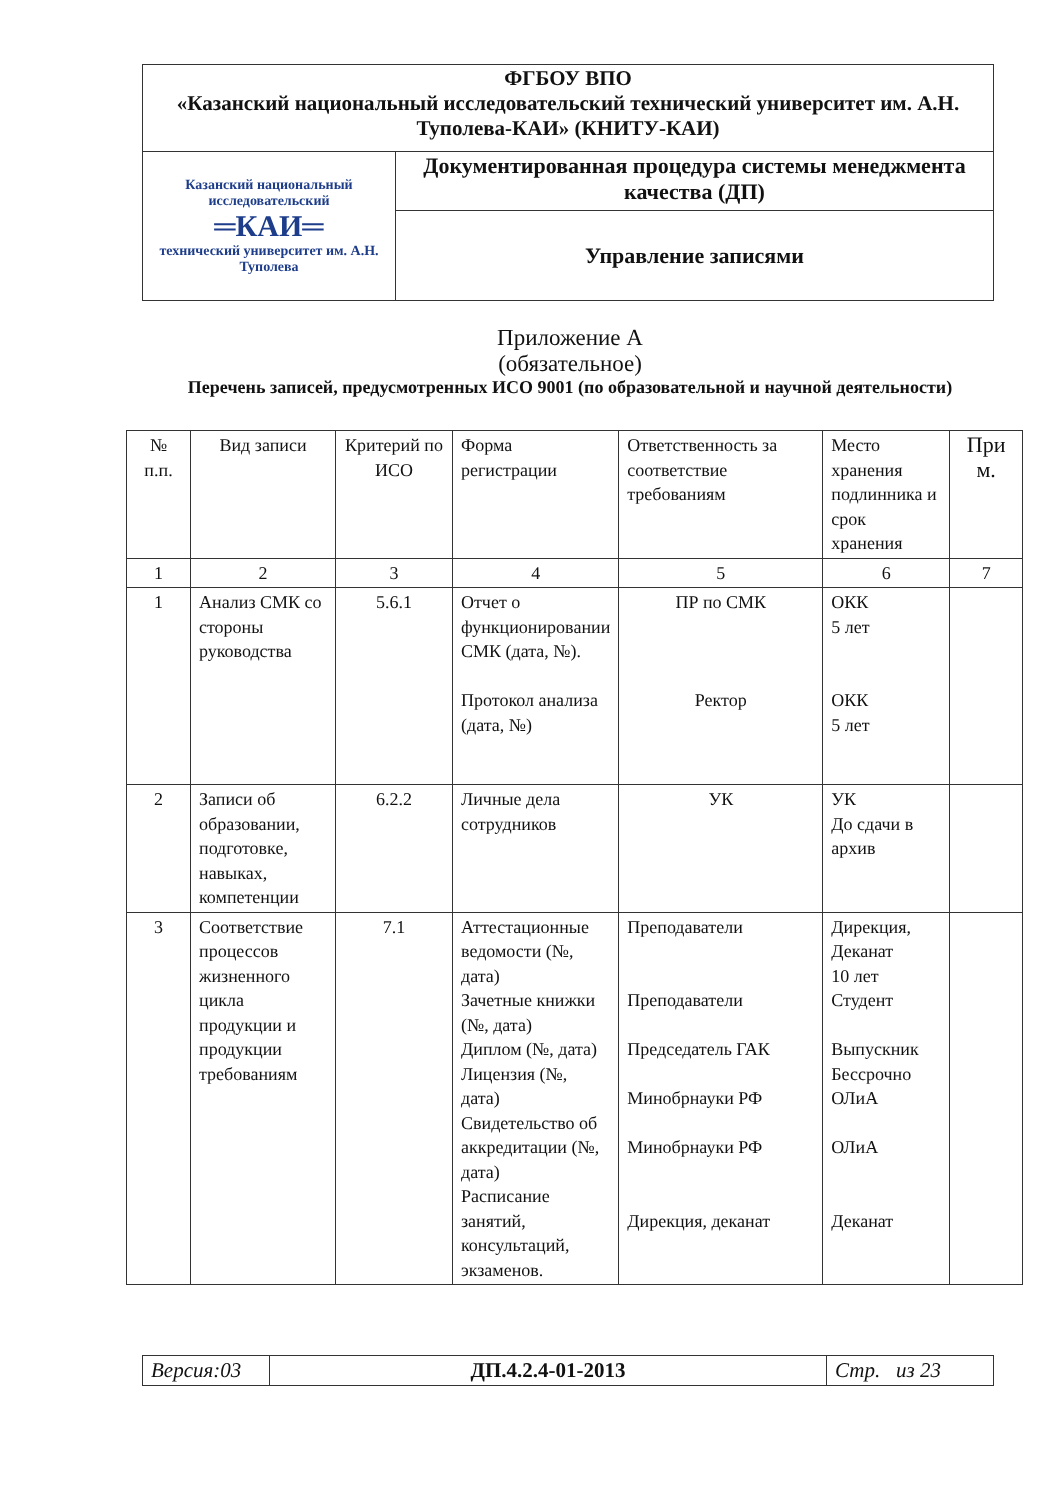| ФГБОУ ВПО «Казанский национальный исследовательский технический университет им. А.Н. Туполева-КАИ» (КНИТУ-КАИ) | |
| Казанский национальный исследовательский ═КАИ═ технический университет им. А.Н. Туполева | Документированная процедура системы менеджмента качества (ДП) |
| | Управление записями |
Приложение А
(обязательное)
Перечень записей, предусмотренных ИСО 9001 (по образовательной и научной деятельности)
| № п.п. | Вид записи | Критерий по ИСО | Форма регистрации | Ответственность за соответствие требованиям | Место хранения подлинника и срок хранения | При м. |
| 1 | 2 | 3 | 4 | 5 | 6 | 7 |
| 1 | Анализ СМК со стороны руководства | 5.6.1 | Отчет о функционировании СМК (дата, №). Протокол анализа (дата, №) | ПР по СМК Ректор | ОКК 5 лет ОКК 5 лет | |
| 2 | Записи об образовании, подготовке, навыках, компетенции | 6.2.2 | Личные дела сотрудников | УК | УК До сдачи в архив | |
| 3 | Соответствие процессов жизненного цикла продукции и продукции требованиям | 7.1 | Аттестационные ведомости (№, дата) Зачетные книжки (№, дата) Диплом (№, дата) Лицензия (№, дата) Свидетельство об аккредитации (№, дата) Расписание занятий, консультаций, экзаменов. | Преподаватели Преподаватели Председатель ГАК Минобрнауки РФ Минобрнауки РФ Дирекция, деканат | Дирекция, Деканат 10 лет Студент Выпускник Бессрочно ОЛиА ОЛиА Деканат | |
| Версия:03 | ДП.4.2.4-01-2013 | Стр. из 23 |